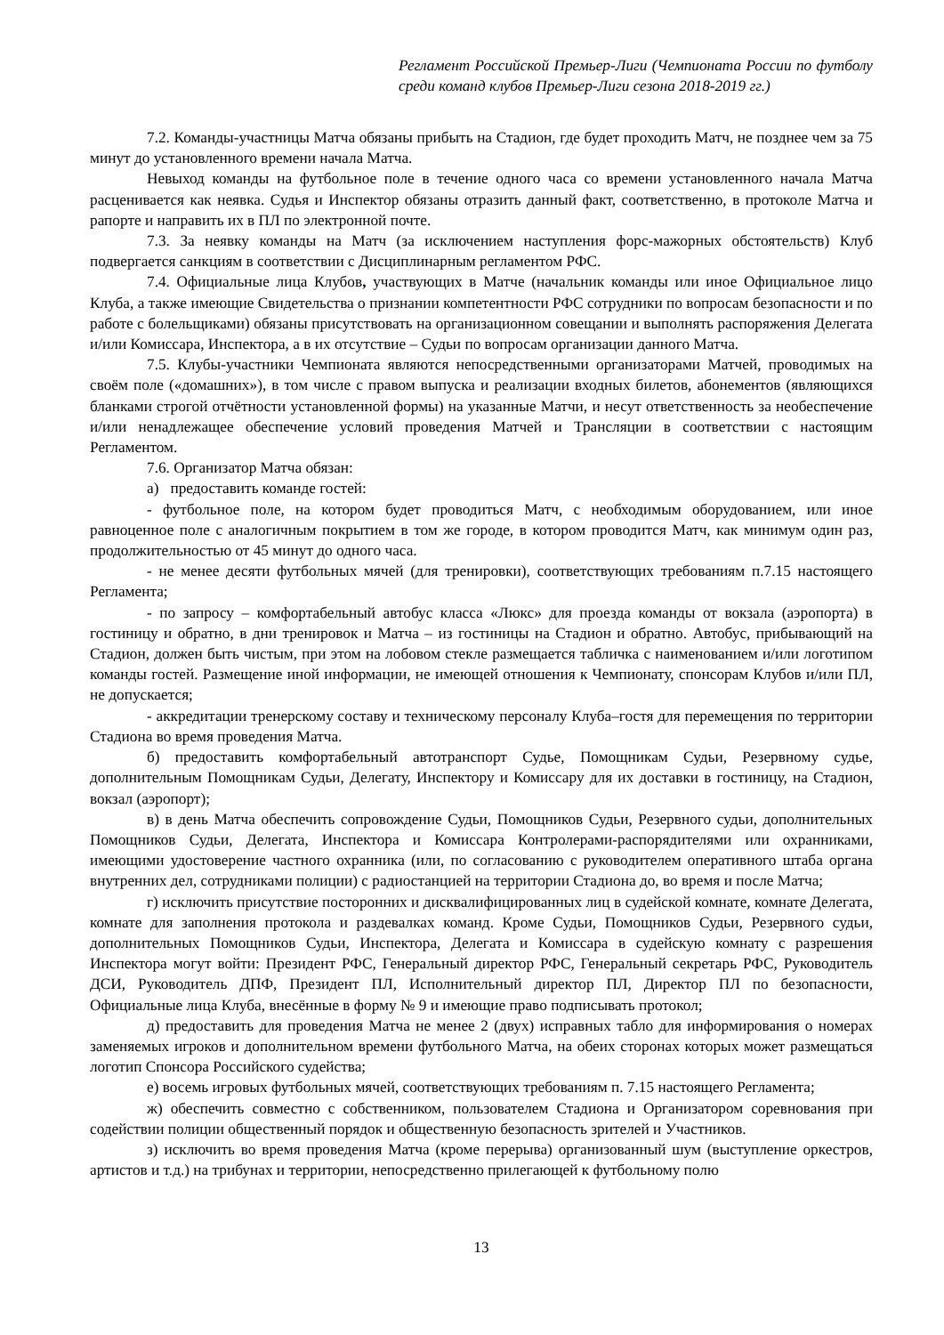Регламент Российской Премьер-Лиги (Чемпионата России по футболу среди команд клубов Премьер-Лиги сезона 2018-2019 гг.)
7.2. Команды-участницы Матча обязаны прибыть на Стадион, где будет проходить Матч, не позднее чем за 75 минут до установленного времени начала Матча.
Невыход команды на футбольное поле в течение одного часа со времени установленного начала Матча расценивается как неявка. Судья и Инспектор обязаны отразить данный факт, соответственно, в протоколе Матча и рапорте и направить их в ПЛ по электронной почте.
7.3. За неявку команды на Матч (за исключением наступления форс-мажорных обстоятельств) Клуб подвергается санкциям в соответствии с Дисциплинарным регламентом РФС.
7.4. Официальные лица Клубов, участвующих в Матче (начальник команды или иное Официальное лицо Клуба, а также имеющие Свидетельства о признании компетентности РФС сотрудники по вопросам безопасности и по работе с болельщиками) обязаны присутствовать на организационном совещании и выполнять распоряжения Делегата и/или Комиссара, Инспектора, а в их отсутствие – Судьи по вопросам организации данного Матча.
7.5. Клубы-участники Чемпионата являются непосредственными организаторами Матчей, проводимых на своём поле («домашних»), в том числе с правом выпуска и реализации входных билетов, абонементов (являющихся бланками строгой отчётности установленной формы) на указанные Матчи, и несут ответственность за необеспечение и/или ненадлежащее обеспечение условий проведения Матчей и Трансляции в соответствии с настоящим Регламентом.
7.6. Организатор Матча обязан:
а) предоставить команде гостей:
- футбольное поле, на котором будет проводиться Матч, с необходимым оборудованием, или иное равноценное поле с аналогичным покрытием в том же городе, в котором проводится Матч, как минимум один раз, продолжительностью от 45 минут до одного часа.
- не менее десяти футбольных мячей (для тренировки), соответствующих требованиям п.7.15 настоящего Регламента;
- по запросу – комфортабельный автобус класса «Люкс» для проезда команды от вокзала (аэропорта) в гостиницу и обратно, в дни тренировок и Матча – из гостиницы на Стадион и обратно. Автобус, прибывающий на Стадион, должен быть чистым, при этом на лобовом стекле размещается табличка с наименованием и/или логотипом команды гостей. Размещение иной информации, не имеющей отношения к Чемпионату, спонсорам Клубов и/или ПЛ, не допускается;
- аккредитации тренерскому составу и техническому персоналу Клуба–гостя для перемещения по территории Стадиона во время проведения Матча.
б) предоставить комфортабельный автотранспорт Судье, Помощникам Судьи, Резервному судье, дополнительным Помощникам Судьи, Делегату, Инспектору и Комиссару для их доставки в гостиницу, на Стадион, вокзал (аэропорт);
в) в день Матча обеспечить сопровождение Судьи, Помощников Судьи, Резервного судьи, дополнительных Помощников Судьи, Делегата, Инспектора и Комиссара Контролерами-распорядителями или охранниками, имеющими удостоверение частного охранника (или, по согласованию с руководителем оперативного штаба органа внутренних дел, сотрудниками полиции) с радиостанцией на территории Стадиона до, во время и после Матча;
г) исключить присутствие посторонних и дисквалифицированных лиц в судейской комнате, комнате Делегата, комнате для заполнения протокола и раздевалках команд. Кроме Судьи, Помощников Судьи, Резервного судьи, дополнительных Помощников Судьи, Инспектора, Делегата и Комиссара в судейскую комнату с разрешения Инспектора могут войти: Президент РФС, Генеральный директор РФС, Генеральный секретарь РФС, Руководитель ДСИ, Руководитель ДПФ, Президент ПЛ, Исполнительный директор ПЛ, Директор ПЛ по безопасности, Официальные лица Клуба, внесённые в форму № 9 и имеющие право подписывать протокол;
д) предоставить для проведения Матча не менее 2 (двух) исправных табло для информирования о номерах заменяемых игроков и дополнительном времени футбольного Матча, на обеих сторонах которых может размещаться логотип Спонсора Российского судейства;
е) восемь игровых футбольных мячей, соответствующих требованиям п. 7.15 настоящего Регламента;
ж) обеспечить совместно с собственником, пользователем Стадиона и Организатором соревнования при содействии полиции общественный порядок и общественную безопасность зрителей и Участников.
з) исключить во время проведения Матча (кроме перерыва) организованный шум (выступление оркестров, артистов и т.д.) на трибунах и территории, непосредственно прилегающей к футбольному полю
13